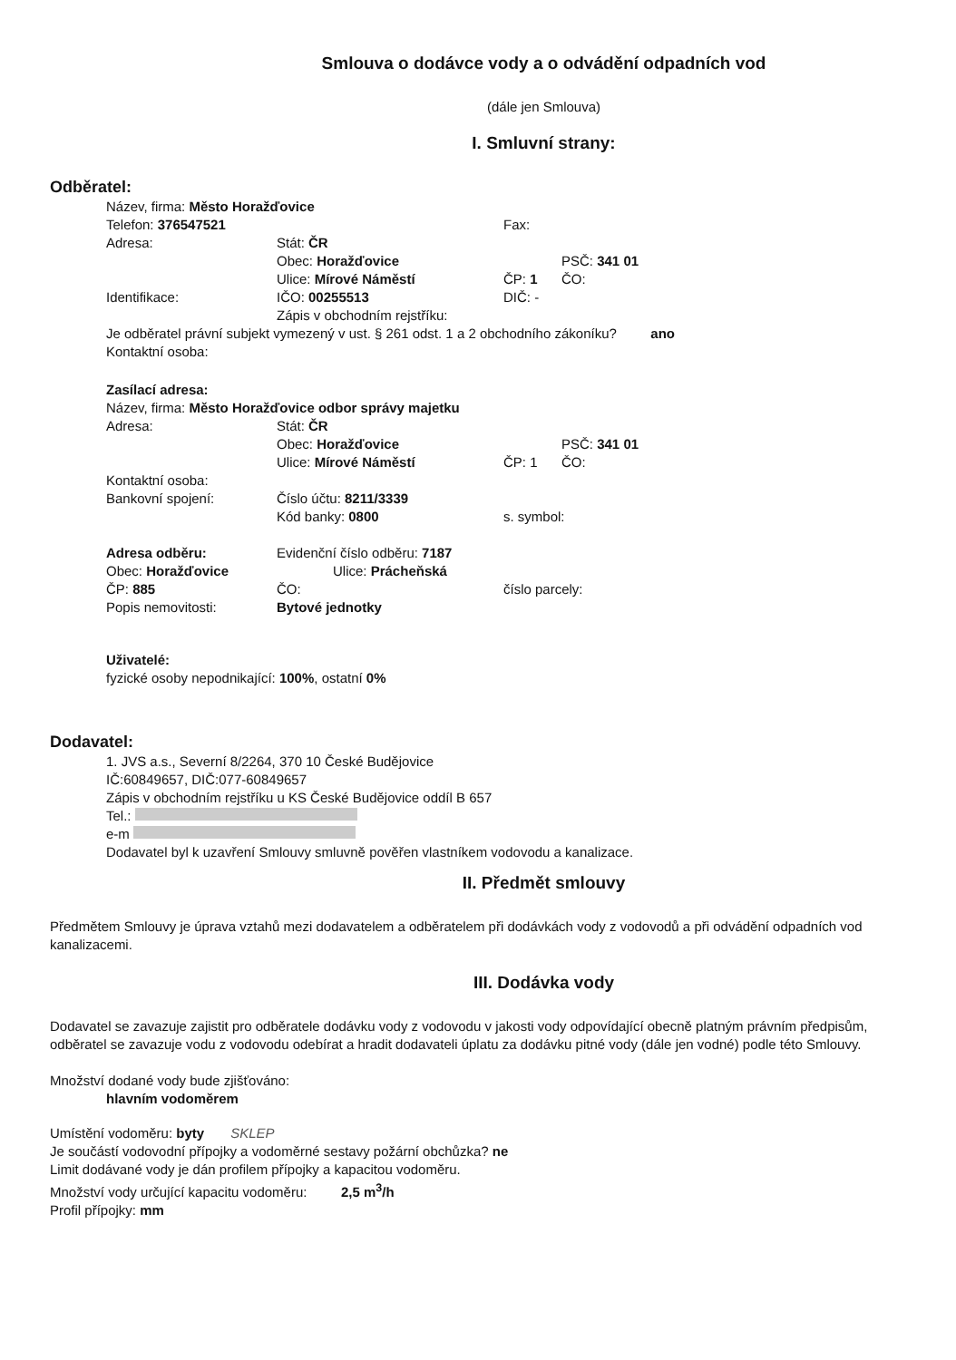Smlouva o dodávce vody a o odvádění odpadních vod
(dále jen Smlouva)
I. Smluvní strany:
Odběratel:
| Název, firma: Město Horažďovice | | | |
| Telefon: 376547521 | | Fax: | |
| Adresa: | Stát: ČR | | |
| | Obec: Horažďovice | | PSČ: 341 01 |
| | Ulice: Mírové Náměstí | ČP: 1 | ČO: |
| Identifikace: | IČO: 00255513 | DIČ: - | |
| | Zápis v obchodním rejstříku: | | |
Je odběratel právní subjekt vymezený v ust. § 261 odst. 1 a 2 obchodního zákoníku? ano
Kontaktní osoba:
Zasílací adresa:
| Název, firma: Město Horažďovice odbor správy majetku | | | |
| Adresa: | Stát: ČR | | |
| | Obec: Horažďovice | | PSČ: 341 01 |
| | Ulice: Mírové Náměstí | ČP: 1 | ČO: |
| Kontaktní osoba: | | | |
| Bankovní spojení: | Číslo účtu: 8211/3339 | | |
| | Kód banky: 0800 | s. symbol: | |
| Adresa odběru: | Evidenční číslo odběru: 7187 | | |
| Obec: Horažďovice | Ulice: Prácheňská | | |
| ČP: 885 | ČO: | číslo parcely: | |
| Popis nemovitosti: | Bytové jednotky | | |
Uživatelé:
fyzické osoby nepodnikající: 100%, ostatní 0%
Dodavatel:
1. JVS a.s., Severní 8/2264, 370 10 České Budějovice
IČ:60849657, DIČ:077-60849657
Zápis v obchodním rejstříku u KS České Budějovice oddíl B 657
Tel.:
e-m
Dodavatel byl k uzavření Smlouvy smluvně pověřen vlastníkem vodovodu a kanalizace.
II. Předmět smlouvy
Předmětem Smlouvy je úprava vztahů mezi dodavatelem a odběratelem při dodávkách vody z vodovodů a při odvádění odpadních vod kanalizacemi.
III. Dodávka vody
Dodavatel se zavazuje zajistit pro odběratele dodávku vody z vodovodu v jakosti vody odpovídající obecně platným právním předpisům, odběratel se zavazuje vodu z vodovodu odebírat a hradit dodavateli úplatu za dodávku pitné vody (dále jen vodné) podle této Smlouvy.
Množství dodané vody bude zjišťováno:
hlavním vodoměrem
Umístění vodoměru: byty SKLEP
Je součástí vodovodní přípojky a vodoměrné sestavy požární obchůzka? ne
Limit dodávané vody je dán profilem přípojky a kapacitou vodoměru.
Množství vody určující kapacitu vodoměru: 2,5 m<sup>3</sup>/h
Profil přípojky: mm